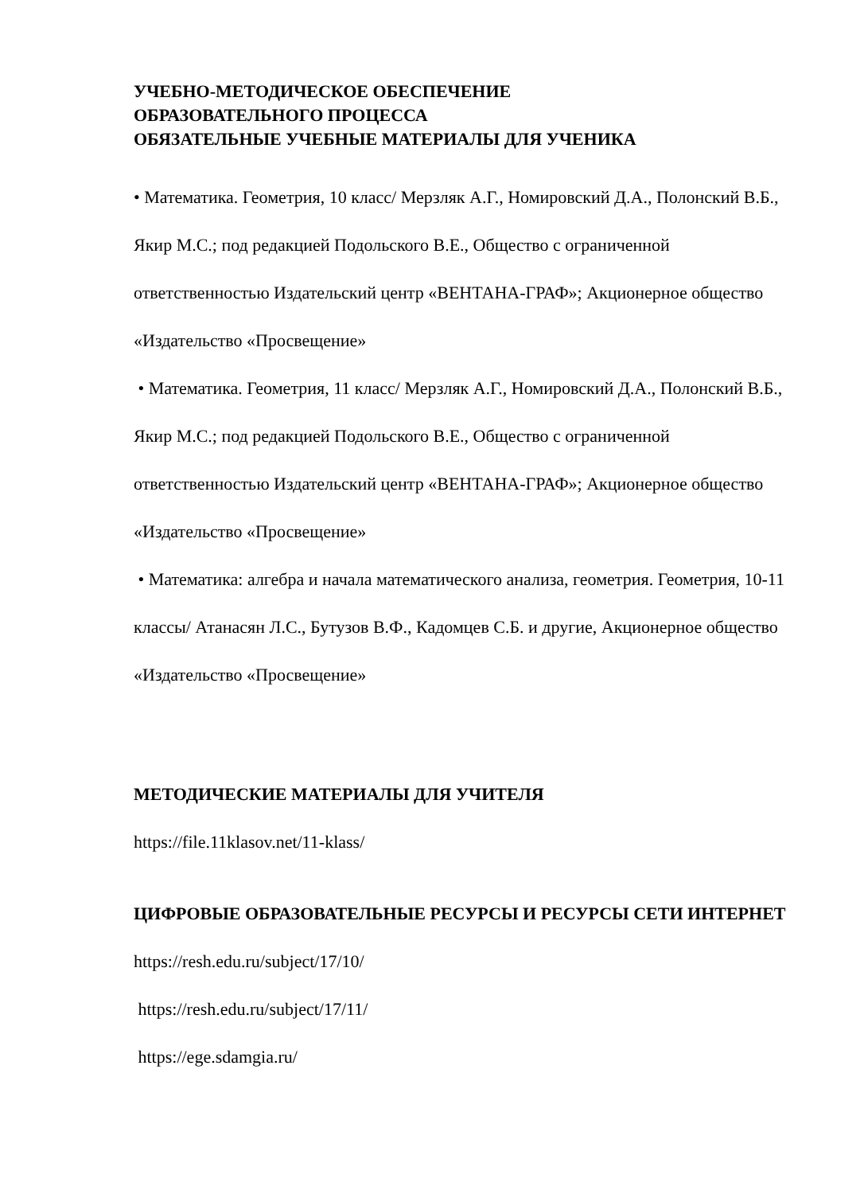УЧЕБНО-МЕТОДИЧЕСКОЕ ОБЕСПЕЧЕНИЕ
ОБРАЗОВАТЕЛЬНОГО ПРОЦЕССА
ОБЯЗАТЕЛЬНЫЕ УЧЕБНЫЕ МАТЕРИАЛЫ ДЛЯ УЧЕНИКА
• Математика. Геометрия, 10 класс/ Мерзляк А.Г., Номировский Д.А., Полонский В.Б., Якир М.С.; под редакцией Подольского В.Е., Общество с ограниченной ответственностью Издательский центр «ВЕНТАНА-ГРАФ»; Акционерное общество «Издательство «Просвещение»
• Математика. Геометрия, 11 класс/ Мерзляк А.Г., Номировский Д.А., Полонский В.Б., Якир М.С.; под редакцией Подольского В.Е., Общество с ограниченной ответственностью Издательский центр «ВЕНТАНА-ГРАФ»; Акционерное общество «Издательство «Просвещение»
• Математика: алгебра и начала математического анализа, геометрия. Геометрия, 10-11 классы/ Атанасян Л.С., Бутузов В.Ф., Кадомцев С.Б. и другие, Акционерное общество «Издательство «Просвещение»
МЕТОДИЧЕСКИЕ МАТЕРИАЛЫ ДЛЯ УЧИТЕЛЯ
https://file.11klasov.net/11-klass/
ЦИФРОВЫЕ ОБРАЗОВАТЕЛЬНЫЕ РЕСУРСЫ И РЕСУРСЫ СЕТИ ИНТЕРНЕТ
https://resh.edu.ru/subject/17/10/
https://resh.edu.ru/subject/17/11/
https://ege.sdamgia.ru/